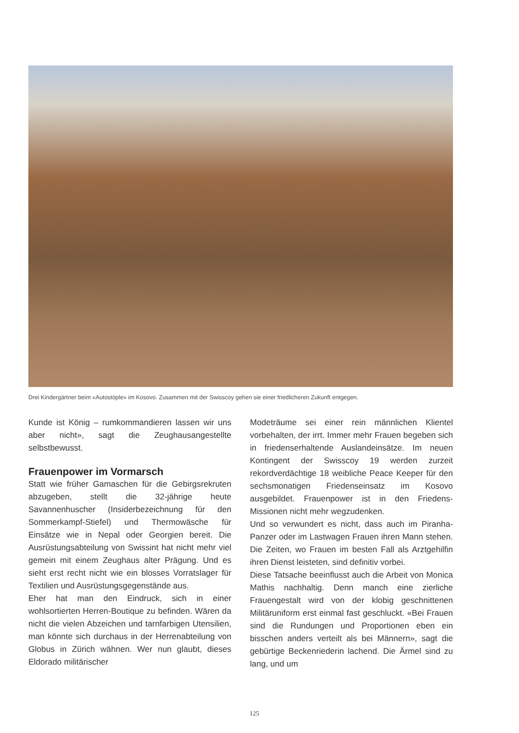Drei Kindergärtner beim «Autostöple» im Kosovo. Zusammen mit der Swisscoy gehen sie einer friedlicheren Zukunft entgegen.
Kunde ist König – rumkommandieren lassen wir uns aber nicht», sagt die Zeughausangestellte selbstbewusst.
Frauenpower im Vormarsch
Statt wie früher Gamaschen für die Gebirgsrekruten abzugeben, stellt die 32-jährige heute Savannenhuscher (Insiderbezeichnung für den Sommerkampf-Stiefel) und Thermowäsche für Einsätze wie in Nepal oder Georgien bereit. Die Ausrüstungsabteilung von Swissint hat nicht mehr viel gemein mit einem Zeughaus alter Prägung. Und es sieht erst recht nicht wie ein blosses Vorratslager für Textilien und Ausrüstungsgegenstände aus.
Eher hat man den Eindruck, sich in einer wohlsortierten Herren-Boutique zu befinden. Wären da nicht die vielen Abzeichen und tarnfarbigen Utensilien, man könnte sich durchaus in der Herrenabteilung von Globus in Zürich wähnen. Wer nun glaubt, dieses Eldorado militärischer
Modeträume sei einer rein männlichen Klientel vorbehalten, der irrt. Immer mehr Frauen begeben sich in friedenserhaltende Auslandeinsätze. Im neuen Kontingent der Swisscoy 19 werden zurzeit rekordverdächtige 18 weibliche Peace Keeper für den sechsmonatigen Friedenseinsatz im Kosovo ausgebildet. Frauenpower ist in den Friedens-Missionen nicht mehr wegzudenken.
Und so verwundert es nicht, dass auch im Piranha-Panzer oder im Lastwagen Frauen ihren Mann stehen. Die Zeiten, wo Frauen im besten Fall als Arztgehilfin ihren Dienst leisteten, sind definitiv vorbei.
Diese Tatsache beeinflusst auch die Arbeit von Monica Mathis nachhaltig. Denn manch eine zierliche Frauengestalt wird von der klobig geschnittenen Militäruniform erst einmal fast geschluckt. «Bei Frauen sind die Rundungen und Proportionen eben ein bisschen anders verteilt als bei Männern», sagt die gebürtige Beckenriederin lachend. Die Ärmel sind zu lang, und um
125